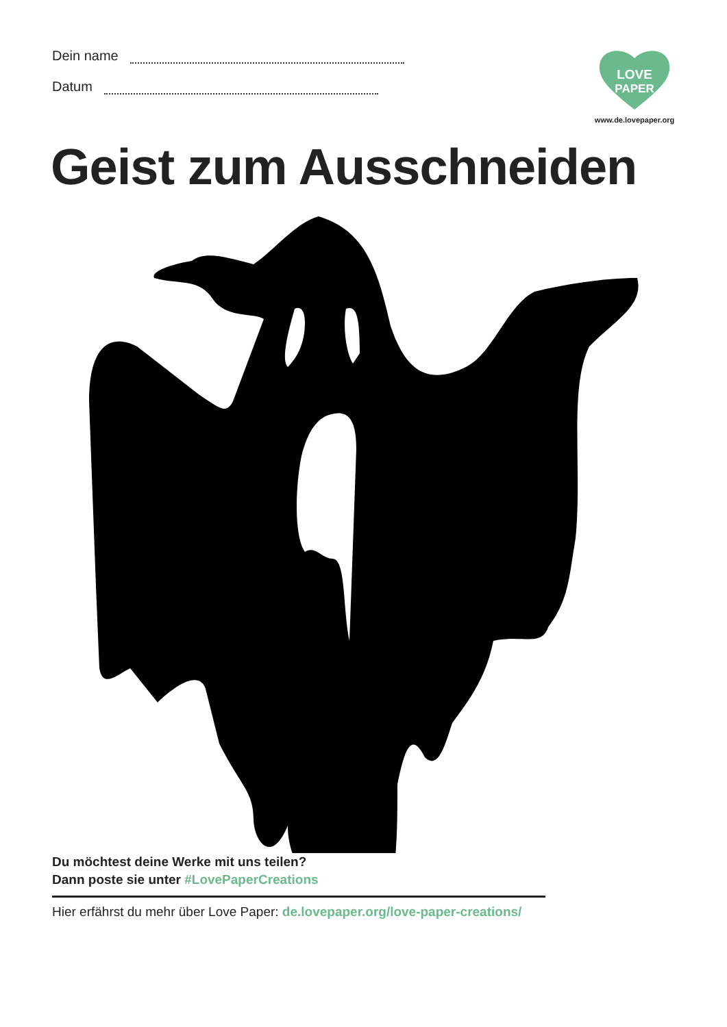Dein name
Datum
LOVE
PAPER
www.de.lovepaper.org
Geist zum Ausschneiden
Du möchtest deine Werke mit uns teilen?
Dann poste sie unter #LovePaperCreations
Hier erfährst du mehr über Love Paper: de.lovepaper.org/love-paper-creations/